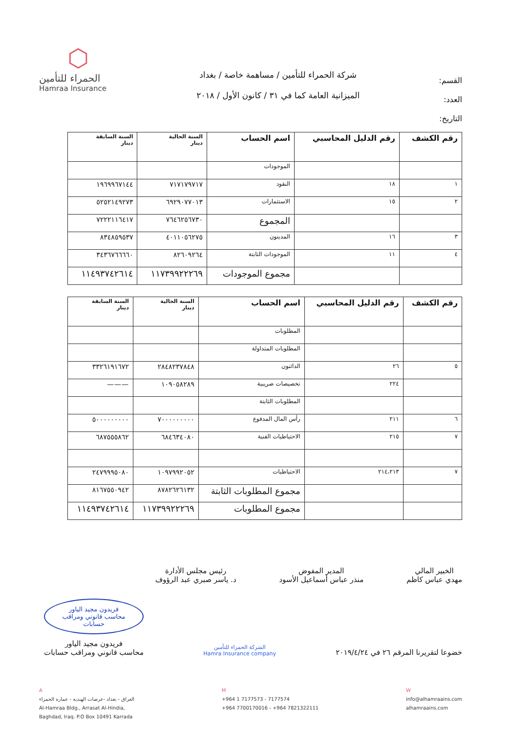القسم:
العدد:
التاريخ:
شركة الحمراء للتأمين / مساهمة خاصة / بغداد
الميزانية العامة كما في ٣١ / كانون الأول / ٢٠١٨
⬡
الحمراء للتأمين
Hamraa Insurance
| رقم الكشف | رقم الدليل المحاسبي | اسم الحساب | السنة الحالية دينار | السنة السابقة دينار |
| --- | --- | --- | --- | --- |
| | | الموجودات | | |
| ١ | ١٨ | النقود | ٧١٧١٧٩٧١٧ | ١٩٦٩٩٦٧١٤٤ |
| ٢ | ١٥ | الاستثمارات | ٦٩٢٩٠٧٧٠١٣ | ٥٢٥٢١٤٩٢٧٣ |
| | | المجموع | ٧٦٤٦٢٥٦٧٣٠ | ٧٢٢٢١١٦٤١٧ |
| ٣ | ١٦ | المدينون | ٤٠١١٠٥٦٢٧٥ | ٨٣٤٨٥٩٥٣٧ |
| ٤ | ١١ | الموجودات الثابتة | ٨٢٦٠٩٢٦٤ | ٣٤٣٦٧٦٦٦٦٠ |
| | | مجموع الموجودات | ١١٧٣٩٩٢٢٢٦٩ | ١١٤٩٣٧٤٢٦١٤ |
| رقم الكشف | رقم الدليل المحاسبي | اسم الحساب | السنة الحالية دينار | السنة السابقة دينار |
| --- | --- | --- | --- | --- |
| | | المطلوبات | | |
| | | المطلوبات المتداولة | | |
| ٥ | ٢٦ | الدائنون | ٢٨٤٨٢٣٧٨٤٨ | ٣٣٢٦١٩١٦٧٢ |
| | ٢٢٤ | تخصيصات ضريبية | ١٠٩٠٥٨٢٨٩ | ——— |
| | | المطلوبات الثابتة | | |
| ٦ | ٢١١ | رأس المال المدفوع | ٧٠٠٠٠٠٠٠٠٠ | ٥٠٠٠٠٠٠٠٠٠ |
| ٧ | ٢١٥ | الاحتياطيات الفنية | ٦٨٤٦٣٤٠٨٠ | ٦٨٧٥٥٥٨٦٢ |
| ٧ | ٢١٤،٢١٣ | الاحتياطيات | ١٠٩٧٩٩٢٠٥٢ | ٢٤٧٩٩٩٥٠٨٠ |
| | | مجموع المطلوبات الثابتة | ٨٧٨٢٦٢٦١٣٢ | ٨١٦٧٥٥٠٩٤٢ |
| | | مجموع المطلوبات | ١١٧٣٩٩٢٢٢٦٩ | ١١٤٩٣٧٤٢٦١٤ |
الخبير المالي
مهدي عباس كاظم
المدير المفوض
منذر عباس أسماعيل الأسود
رئيس مجلس الأدارة
د. ياسر صبري عبد الرؤوف
خضوعا لتقريرنا المرقم ٢٦ في ٢٠١٩/٤/٢٤
الشركة الحمراء للتأمين
Hamra Insurance company
فريدون مجيد الياور
محاسب قانوني ومراقب
حسابات
فريدون مجيد الياور
محاسب قانوني ومراقب حسابات
A
العراق - بغداد -عرصات الهندية - عمارة الحمراء
Al-Hamraa Bldg., Arrasat Al-Hindia,
Baghdad, Iraq. P.O Box 10491 Karrada
M
+964 1 7177573 - 7177574
+964 7700170016 - +964 7821322111
W
info@alhamraains.com
alhamraains.com